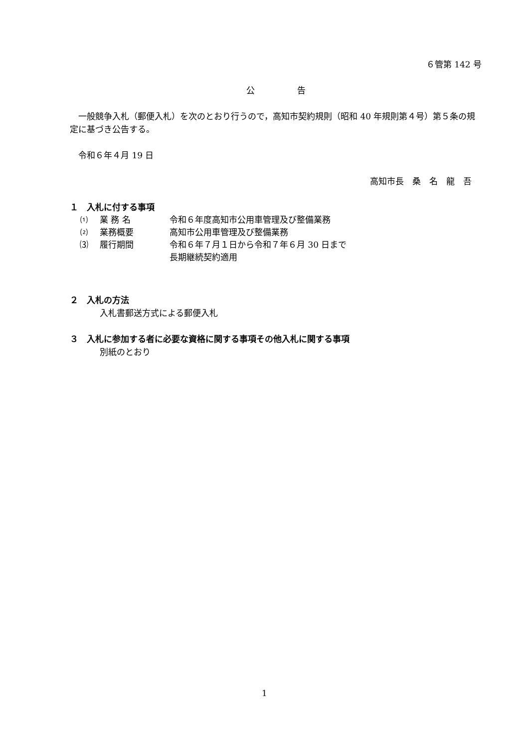６管第 142 号
公　　　　　告
一般競争入札（郵便入札）を次のとおり行うので，高知市契約規則（昭和 40 年規則第４号）第５条の規定に基づき公告する。
令和６年４月 19 日
高知市長　桑　名　龍　吾
１　入札に付する事項
⑴ 業 務 名 令和６年度高知市公用車管理及び整備業務
⑵ 業務概要 高知市公用車管理及び整備業務
⑶ 履行期間 令和６年７月１日から令和７年６月 30 日まで
長期継続契約適用
２　入札の方法
入札書郵送方式による郵便入札
３　入札に参加する者に必要な資格に関する事項その他入札に関する事項
別紙のとおり
1